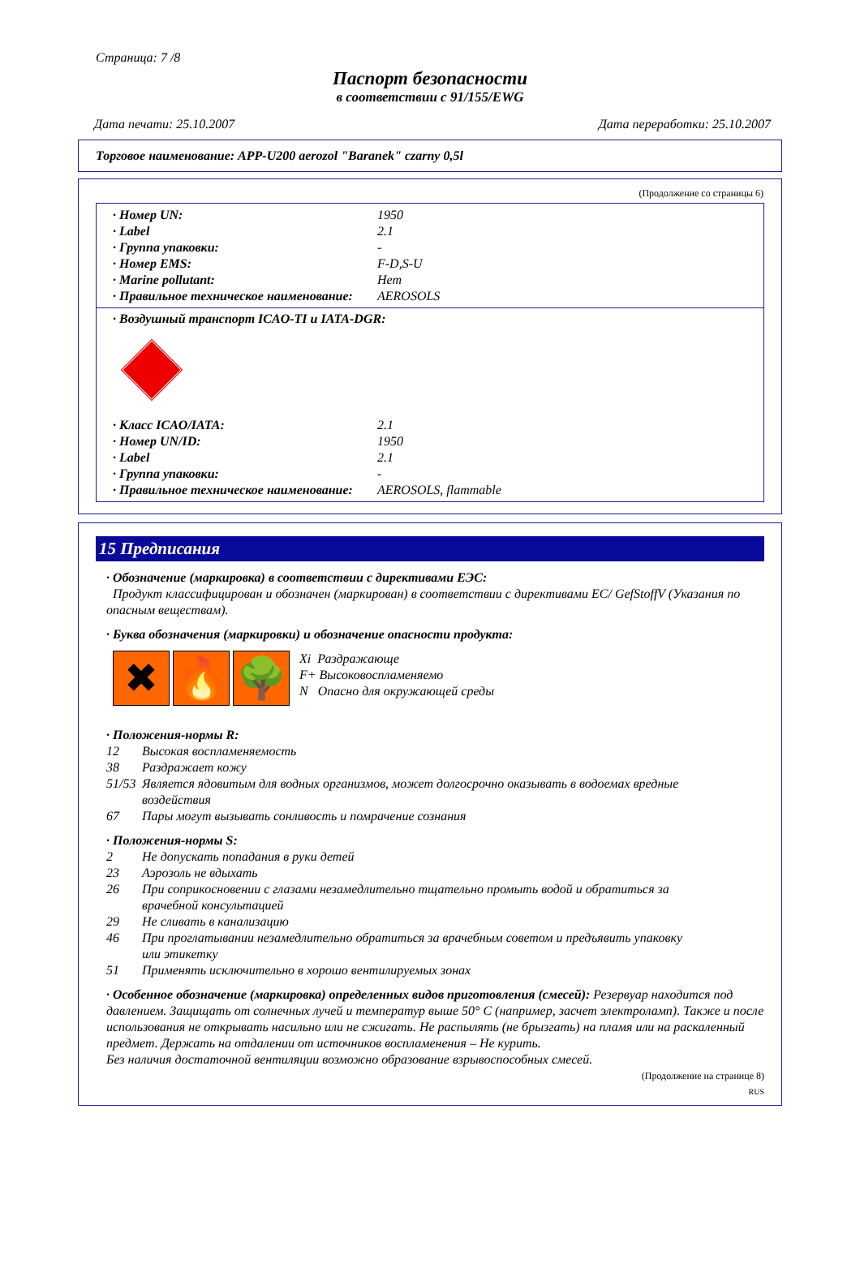Страница: 7 /8
Паспорт безопасности
в соответствии с 91/155/EWG
Дата печати: 25.10.2007 Дата переработки: 25.10.2007
Торговое наименование: APP-U200 aerozol "Baranek" czarny 0,5l
(Продолжение со страницы 6)
· Номер UN: 1950
· Label 2.1
· Группа упаковки: -
· Номер EMS: F-D,S-U
· Marine pollutant: Нет
· Правильное техническое наименование: AEROSOLS
· Воздушный транспорт ICAO-TI и IATA-DGR:
· Класс ICAO/IATA: 2.1
· Номер UN/ID: 1950
· Label 2.1
· Группа упаковки: -
· Правильное техническое наименование: AEROSOLS, flammable
15 Предписания
· Обозначение (маркировка) в соответствии с директивами ЕЭС:
Продукт классифицирован и обозначен (маркирован) в соответствии с директивами EC/ GefStoffV (Указания по опасным веществам).
· Буква обозначения (маркировки) и обозначение опасности продукта:
✖ 🔥 🌳
Xi Раздражающе
F+ Высоковоспламеняемо
N Опасно для окружающей среды
· Положения-нормы R:
12 Высокая воспламеняемость
38 Раздражает кожу
51/53 Является ядовитым для водных организмов, может долгосрочно оказывать в водоемах вредные
воздействия
67 Пары могут вызывать сонливость и помрачение сознания
· Положения-нормы S:
2 Не допускать попадания в руки детей
23 Аэрозоль не вдыхать
26 При соприкосновении с глазами незамедлительно тщательно промыть водой и обратиться за
врачебной консультацией
29 Не сливать в канализацию
46 При проглатывании незамедлительно обратиться за врачебным советом и предъявить упаковку
или этикетку
51 Применять исключительно в хорошо вентилируемых зонах
· Особенное обозначение (маркировка) определенных видов приготовления (смесей): Резервуар находится под давлением. Защищать от солнечных лучей и температур выше 50° C (например, засчет электроламп). Также и после использования не открывать насильно или не сжигать. Не распылять (не брызгать) на пламя или на раскаленный предмет. Держать на отдалении от источников воспламенения – Не курить.
Без наличия достаточной вентиляции возможно образование взрывоспособных смесей.
(Продолжение на странице 8)
RUS